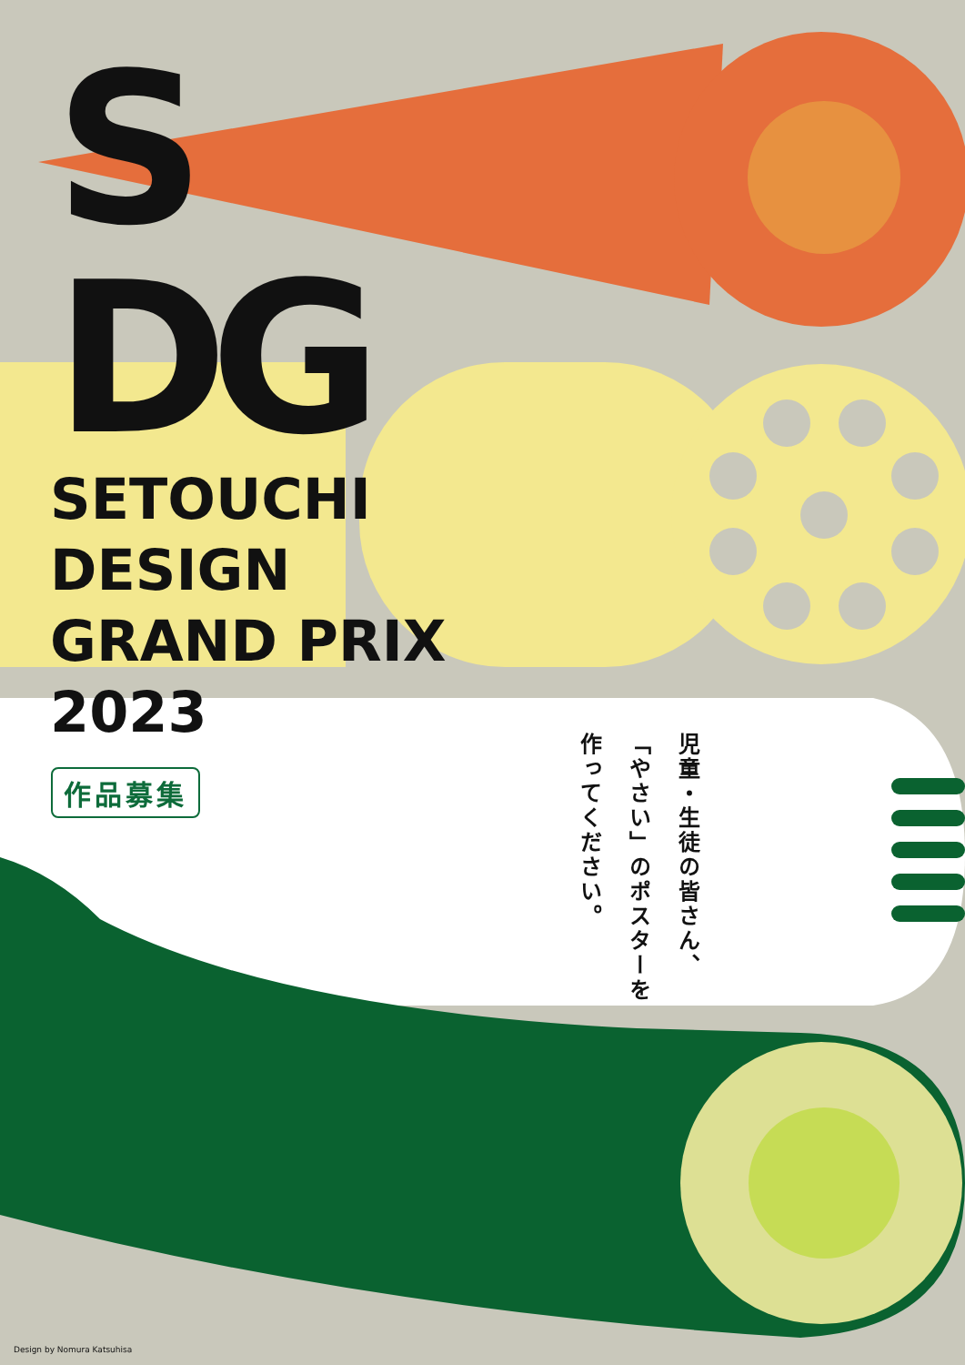S
DG
SETOUCHI
DESIGN
GRAND PRIX
2023
作品募集
児童・生徒の皆さん、
「やさい」のポスターを
作ってください。
Design by Nomura Katsuhisa